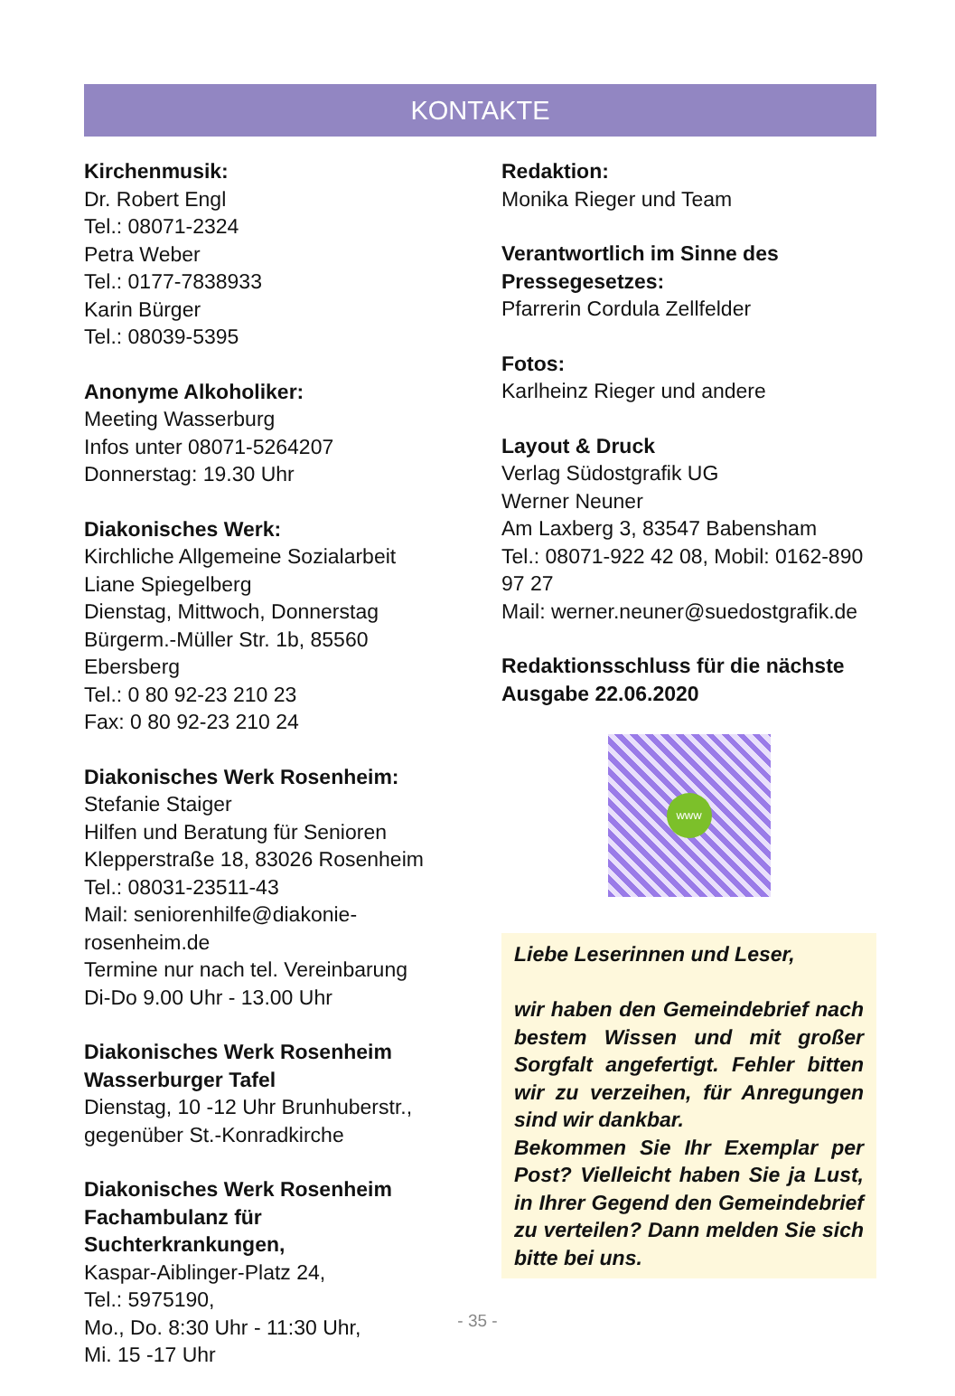KONTAKTE
Kirchenmusik:
Dr. Robert Engl
Tel.: 08071-2324
Petra Weber
Tel.: 0177-7838933
Karin Bürger
Tel.: 08039-5395
Anonyme Alkoholiker:
Meeting Wasserburg
Infos unter 08071-5264207
Donnerstag: 19.30 Uhr
Diakonisches Werk:
Kirchliche Allgemeine Sozialarbeit
Liane Spiegelberg
Dienstag, Mittwoch, Donnerstag
Bürgerm.-Müller Str. 1b, 85560 Ebersberg
Tel.: 0 80 92-23 210 23
Fax: 0 80 92-23 210 24
Diakonisches Werk Rosenheim:
Stefanie Staiger
Hilfen und Beratung für Senioren
Klepperstraße 18, 83026 Rosenheim
Tel.: 08031-23511-43
Mail: seniorenhilfe@diakonie-rosenheim.de
Termine nur nach tel. Vereinbarung
Di-Do 9.00 Uhr - 13.00 Uhr
Diakonisches Werk Rosenheim
Wasserburger Tafel
Dienstag, 10 -12 Uhr Brunhuberstr.,
gegenüber St.-Konradkirche
Diakonisches Werk Rosenheim
Fachambulanz für Suchterkrankungen,
Kaspar-Aiblinger-Platz 24,
Tel.: 5975190,
Mo., Do. 8:30 Uhr - 11:30 Uhr,
Mi. 15 -17 Uhr
Redaktion:
Monika Rieger und Team
Verantwortlich im Sinne des Pressegesetzes:
Pfarrerin Cordula Zellfelder
Fotos:
Karlheinz Rieger und andere
Layout & Druck
Verlag Südostgrafik UG
Werner Neuner
Am Laxberg 3, 83547 Babensham
Tel.: 08071-922 42 08, Mobil: 0162-890 97 27
Mail: werner.neuner@suedostgrafik.de
Redaktionsschluss für die nächste Ausgabe 22.06.2020
www
Liebe Leserinnen und Leser,
wir haben den Gemeindebrief nach bestem Wissen und mit großer Sorgfalt angefertigt. Fehler bitten wir zu verzeihen, für Anregungen sind wir dankbar.
Bekommen Sie Ihr Exemplar per Post? Vielleicht haben Sie ja Lust, in Ihrer Gegend den Gemeindebrief zu verteilen? Dann melden Sie sich bitte bei uns.
- 35 -